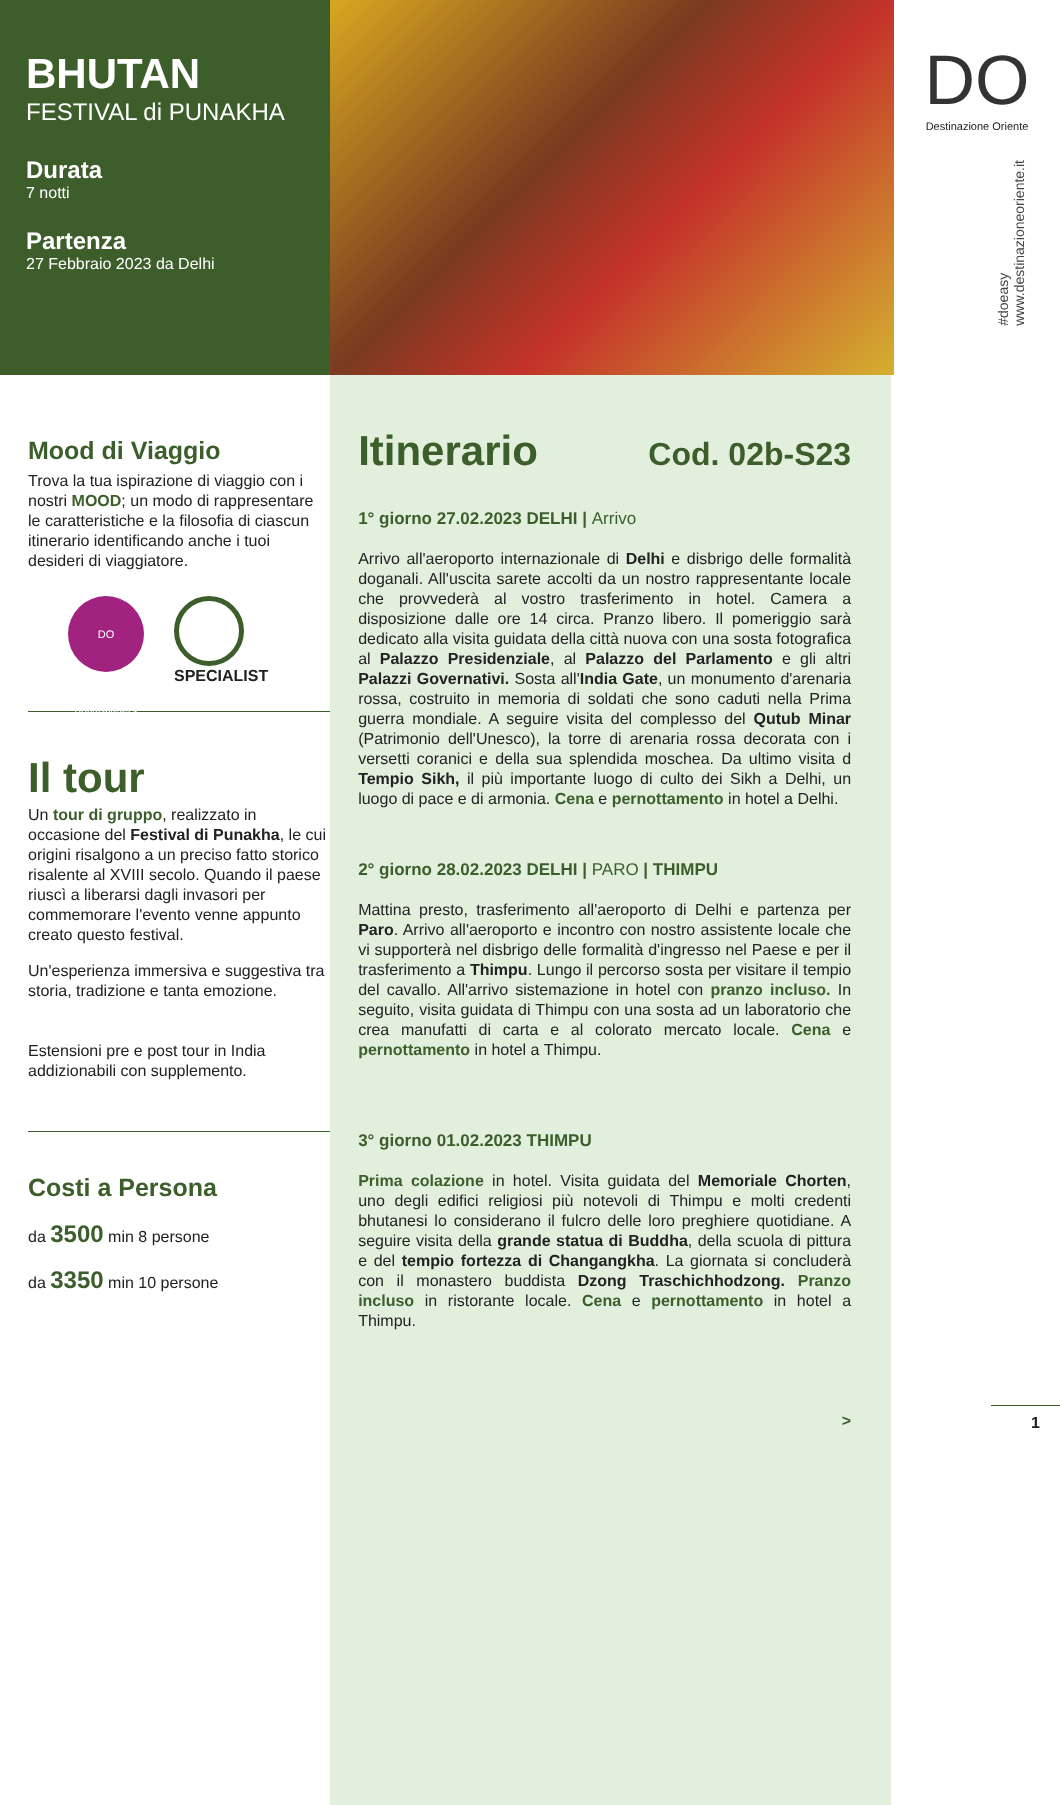BHUTAN
FESTIVAL di PUNAKHA
Durata
7 notti
Partenza
27 Febbraio 2023 da Delhi
DO
Destinazione Oriente
#doeasy
www.destinazioneoriente.it
Mood di Viaggio
Trova la tua ispirazione di viaggio con i nostri MOOD; un modo di rappresentare le caratteristiche e la filosofia di ciascun itinerario identificando anche i tuoi desideri di viaggiatore.
DO onlytravelers
SPECIALIST
Il tour
Un tour di gruppo, realizzato in occasione del Festival di Punakha, le cui origini risalgono a un preciso fatto storico risalente al XVIII secolo. Quando il paese riuscì a liberarsi dagli invasori per commemorare l'evento venne appunto creato questo festival.
Un'esperienza immersiva e suggestiva tra storia, tradizione e tanta emozione.
Estensioni pre e post tour in India addizionabili con supplemento.
Costi a Persona
da 3500 min 8 persone
da 3350 min 10 persone
Itinerario Cod. 02b-S23
1° giorno 27.02.2023 DELHI | Arrivo
Arrivo all'aeroporto internazionale di Delhi e disbrigo delle formalità doganali. All'uscita sarete accolti da un nostro rappresentante locale che provvederà al vostro trasferimento in hotel. Camera a disposizione dalle ore 14 circa. Pranzo libero. Il pomeriggio sarà dedicato alla visita guidata della città nuova con una sosta fotografica al Palazzo Presidenziale, al Palazzo del Parlamento e gli altri Palazzi Governativi. Sosta all'India Gate, un monumento d'arenaria rossa, costruito in memoria di soldati che sono caduti nella Prima guerra mondiale. A seguire visita del complesso del Qutub Minar (Patrimonio dell'Unesco), la torre di arenaria rossa decorata con i versetti coranici e della sua splendida moschea. Da ultimo visita d Tempio Sikh, il più importante luogo di culto dei Sikh a Delhi, un luogo di pace e di armonia. Cena e pernottamento in hotel a Delhi.
2° giorno 28.02.2023 DELHI | PARO | THIMPU
Mattina presto, trasferimento all'aeroporto di Delhi e partenza per Paro. Arrivo all'aeroporto e incontro con nostro assistente locale che vi supporterà nel disbrigo delle formalità d'ingresso nel Paese e per il trasferimento a Thimpu. Lungo il percorso sosta per visitare il tempio del cavallo. All'arrivo sistemazione in hotel con pranzo incluso. In seguito, visita guidata di Thimpu con una sosta ad un laboratorio che crea manufatti di carta e al colorato mercato locale. Cena e pernottamento in hotel a Thimpu.
3° giorno 01.02.2023 THIMPU
Prima colazione in hotel. Visita guidata del Memoriale Chorten, uno degli edifici religiosi più notevoli di Thimpu e molti credenti bhutanesi lo considerano il fulcro delle loro preghiere quotidiane. A seguire visita della grande statua di Buddha, della scuola di pittura e del tempio fortezza di Changangkha. La giornata si concluderà con il monastero buddista Dzong Traschichhodzong. Pranzo incluso in ristorante locale. Cena e pernottamento in hotel a Thimpu.
>
1